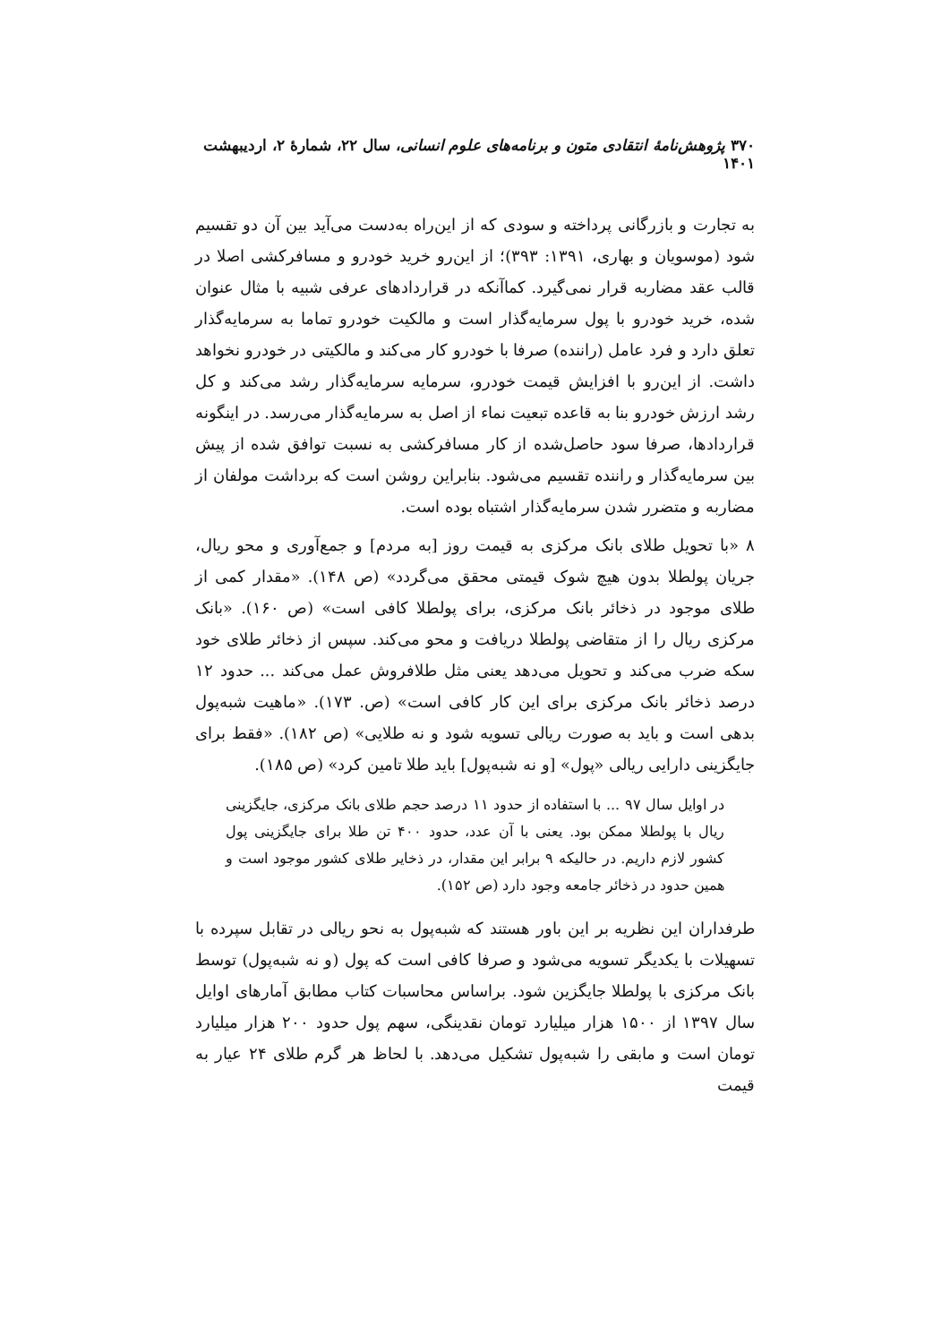۳۷۰ پژوهش‌نامهٔ انتقادی متون و برنامه‌های علوم انسانی، سال ۲۲، شمارهٔ ۲، اردیبهشت ۱۴۰۱
به تجارت و بازرگانی پرداخته و سودی که از این‌راه به‌دست می‌آید بین آن دو تقسیم شود (موسویان و بهاری، ۱۳۹۱: ۳۹۳)؛ از این‌رو خرید خودرو و مسافرکشی اصلا در قالب عقد مضاربه قرار نمی‌گیرد. کماآنکه در قراردادهای عرفی شبیه با مثال عنوان شده، خرید خودرو با پول سرمایه‌گذار است و مالکیت خودرو تماما به سرمایه‌گذار تعلق دارد و فرد عامل (راننده) صرفا با خودرو کار می‌کند و مالکیتی در خودرو نخواهد داشت. از این‌رو با افزایش قیمت خودرو، سرمایه سرمایه‌گذار رشد می‌کند و کل رشد ارزش خودرو بنا به قاعده تبعیت نماء از اصل به سرمایه‌گذار می‌رسد. در اینگونه قراردادها، صرفا سود حاصل‌شده از کار مسافرکشی به نسبت توافق شده از پیش بین سرمایه‌گذار و راننده تقسیم می‌شود. بنابراین روشن است که برداشت مولفان از مضاربه و متضرر شدن سرمایه‌گذار اشتباه بوده است.
۸ «با تحویل طلای بانک مرکزی به قیمت روز [به مردم] و جمع‌آوری و محو ریال، جریان پولطلا بدون هیچ شوک قیمتی محقق می‌گردد» (ص ۱۴۸). «مقدار کمی از طلای موجود در ذخائر بانک مرکزی، برای پولطلا کافی است» (ص ۱۶۰). «بانک مرکزی ریال را از متقاضی پولطلا دریافت و محو می‌کند. سپس از ذخائر طلای خود سکه ضرب می‌کند و تحویل می‌دهد یعنی مثل طلافروش عمل می‌کند ... حدود ۱۲ درصد ذخائر بانک مرکزی برای این کار کافی است» (ص. ۱۷۳). «ماهیت شبه‌پول بدهی است و باید به صورت ریالی تسویه شود و نه طلایی» (ص ۱۸۲). «فقط برای جایگزینی دارایی ریالی «پول» [و نه شبه‌پول] باید طلا تامین کرد» (ص ۱۸۵).
در اوایل سال ۹۷ ... با استفاده از حدود ۱۱ درصد حجم طلای بانک مرکزی، جایگزینی ریال با پولطلا ممکن بود. یعنی با آن عدد، حدود ۴۰۰ تن طلا برای جایگزینی پول کشور لازم داریم. در حالیکه ۹ برابر این مقدار، در ذخایر طلای کشور موجود است و همین حدود در ذخائر جامعه وجود دارد (ص ۱۵۲).
طرفداران این نظریه بر این باور هستند که شبه‌پول به نحو ریالی در تقابل سپرده با تسهیلات با یکدیگر تسویه می‌شود و صرفا کافی است که پول (و نه شبه‌پول) توسط بانک مرکزی با پولطلا جایگزین شود. براساس محاسبات کتاب مطابق آمارهای اوایل سال ۱۳۹۷ از ۱۵۰۰ هزار میلیارد تومان نقدینگی، سهم پول حدود ۲۰۰ هزار میلیارد تومان است و مابقی را شبه‌پول تشکیل می‌دهد. با لحاظ هر گرم طلای ۲۴ عیار به قیمت